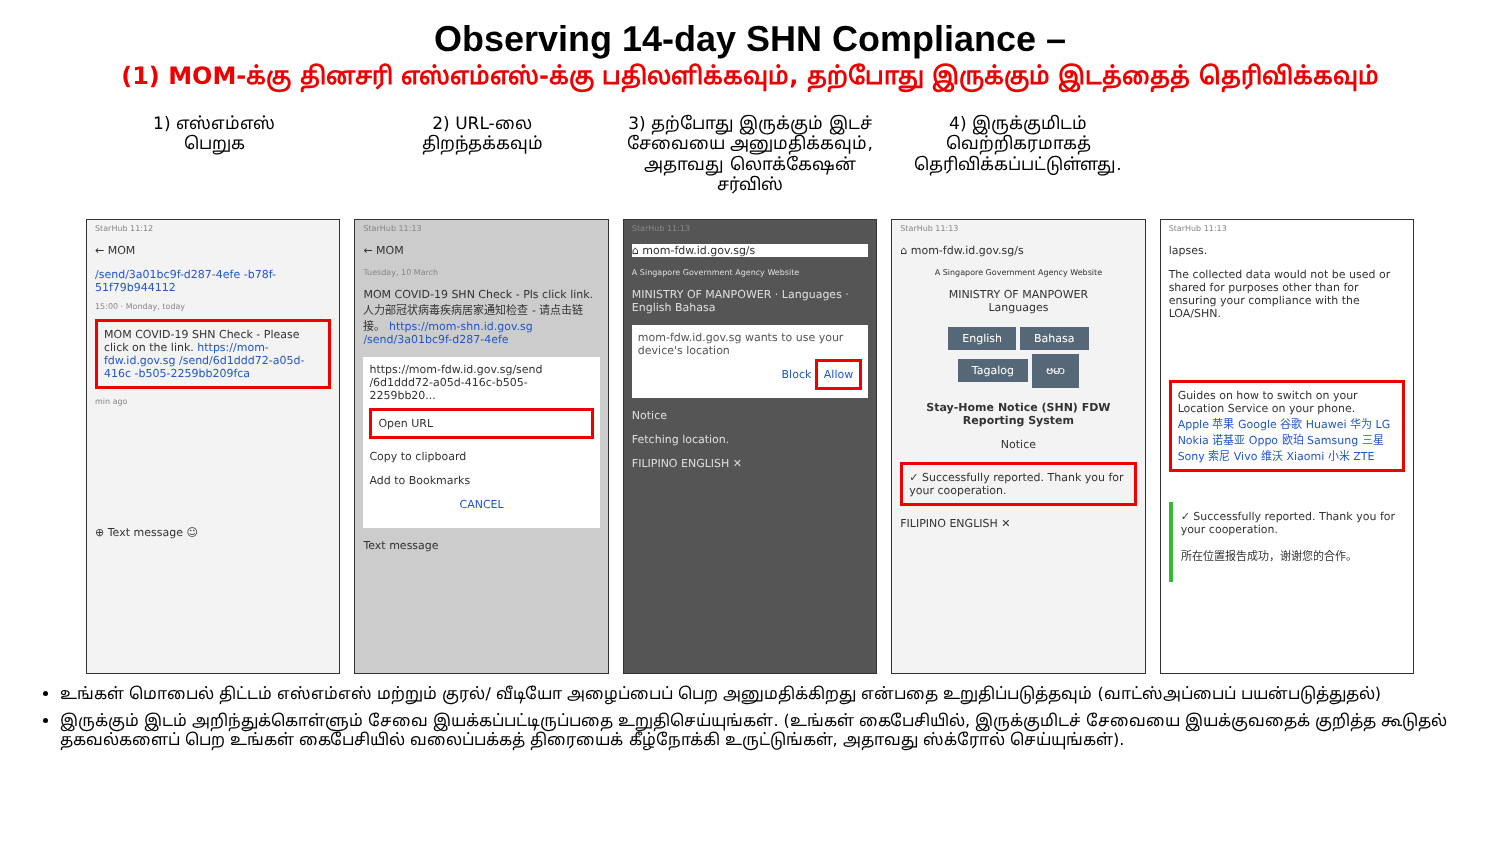Observing 14-day SHN Compliance –
(1) MOM-க்கு தினசரி எஸ்எம்எஸ்-க்கு பதிலளிக்கவும், தற்போது இருக்கும் இடத்தைத் தெரிவிக்கவும்
1) எஸ்எம்எஸ்
பெறுக
2) URL-லை
திறந்தக்கவும்
3) தற்போது இருக்கும் இடச் சேவையை அனுமதிக்கவும், அதாவது லொக்கேஷன் சர்விஸ்
4) இருக்குமிடம் வெற்றிகரமாகத் தெரிவிக்கப்பட்டுள்ளது.
StarHub 11:12
← MOM
/send/3a01bc9f-d287-4efe -b78f-51f79b944112
15:00 · Monday, today
MOM COVID-19 SHN Check - Please click on the link. https://mom-fdw.id.gov.sg /send/6d1ddd72-a05d-416c -b505-2259bb209fca
min ago
⊕ Text message ☺
StarHub 11:13
← MOM
Tuesday, 10 March
MOM COVID-19 SHN Check - Pls click link. 人力部冠状病毒疾病居家通知检查 - 请点击链接。 https://mom-shn.id.gov.sg /send/3a01bc9f-d287-4efe
https://mom-fdw.id.gov.sg/send /6d1ddd72-a05d-416c-b505-2259bb20...
Open URL
Copy to clipboard
Add to Bookmarks
CANCEL
Text message
StarHub 11:13
⌂ mom-fdw.id.gov.sg/s
A Singapore Government Agency Website
MINISTRY OF MANPOWER · Languages · English Bahasa
mom-fdw.id.gov.sg wants to use your device's location
Block Allow
Notice
Fetching location.
FILIPINO ENGLISH ✕
StarHub 11:13
⌂ mom-fdw.id.gov.sg/s
A Singapore Government Agency Website
MINISTRY OF MANPOWER
Languages
English Bahasa
Tagalog ဗမာ
Stay-Home Notice (SHN) FDW Reporting System
Notice
✓ Successfully reported. Thank you for your cooperation.
FILIPINO ENGLISH ✕
StarHub 11:13
lapses.
The collected data would not be used or shared for purposes other than for ensuring your compliance with the LOA/SHN.
Guides on how to switch on your Location Service on your phone.
Apple 苹果 Google 谷歌 Huawei 华为 LG Nokia 诺基亚 Oppo 欧珀 Samsung 三星 Sony 索尼 Vivo 维沃 Xiaomi 小米 ZTE
✓ Successfully reported. Thank you for your cooperation.
所在位置报告成功，谢谢您的合作。
உங்கள் மொபைல் திட்டம் எஸ்எம்எஸ் மற்றும் குரல்/ வீடியோ அழைப்பைப் பெற அனுமதிக்கிறது என்பதை உறுதிப்படுத்தவும் (வாட்ஸ்அப்பைப் பயன்படுத்துதல்)
இருக்கும் இடம் அறிந்துக்கொள்ளும் சேவை இயக்கப்பட்டிருப்பதை உறுதிசெய்யுங்கள். (உங்கள் கைபேசியில், இருக்குமிடச் சேவையை இயக்குவதைக் குறித்த கூடுதல் தகவல்களைப் பெற உங்கள் கைபேசியில் வலைப்பக்கத் திரையைக் கீழ்நோக்கி உருட்டுங்கள், அதாவது ஸ்க்ரோல் செய்யுங்கள்).